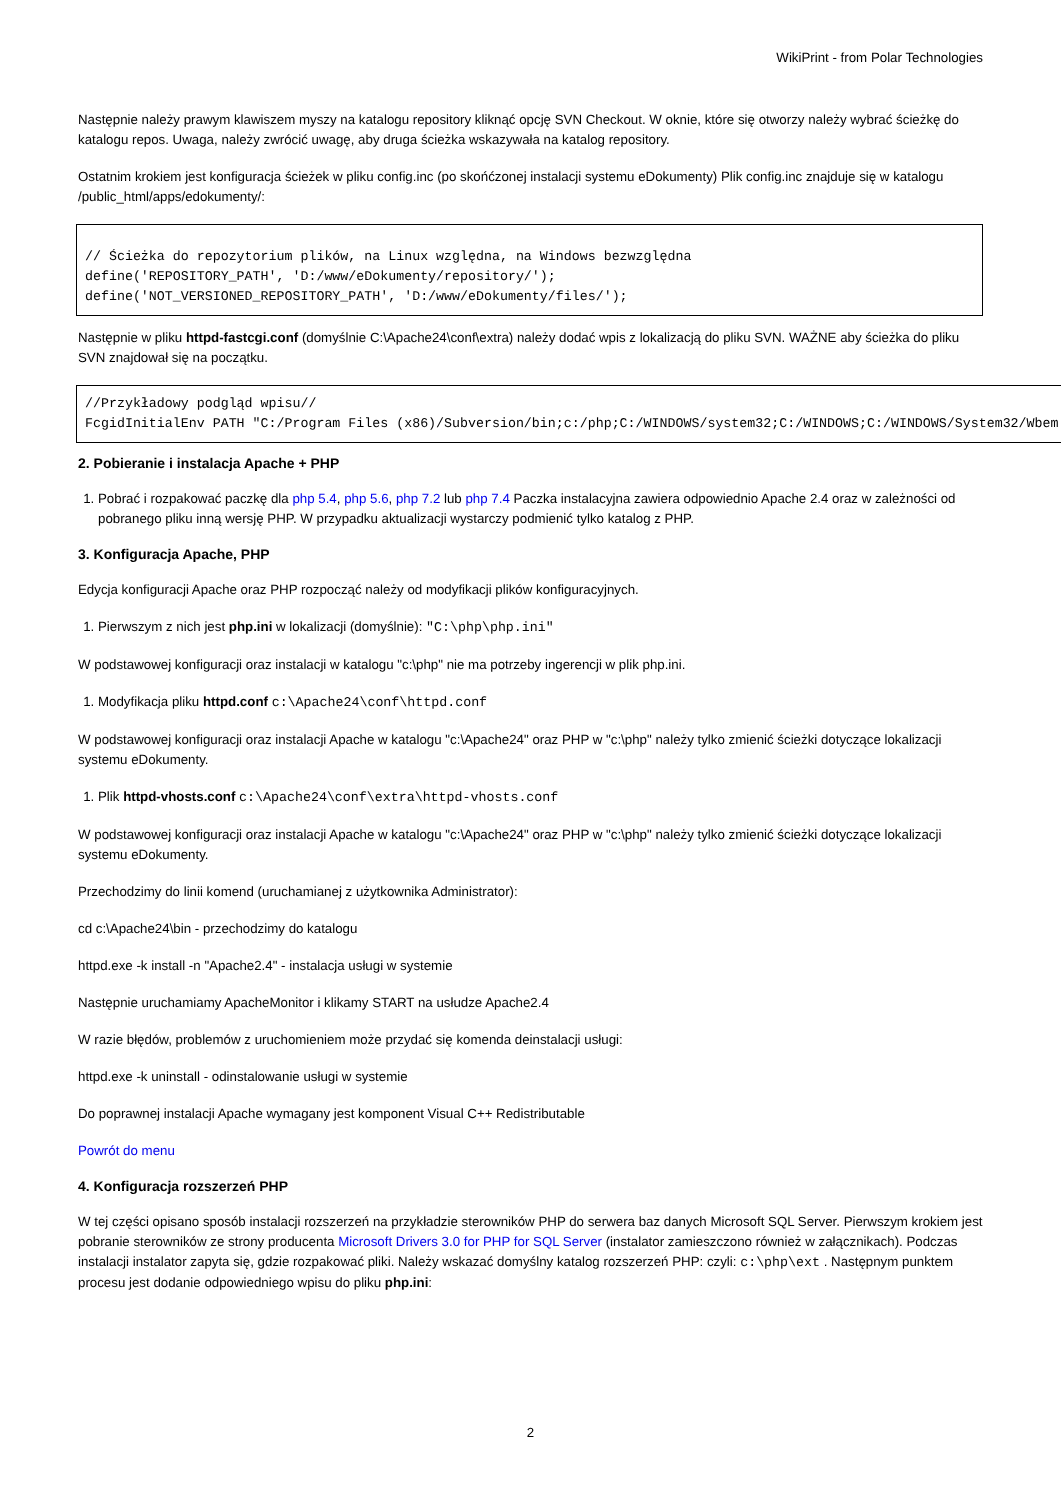WikiPrint - from Polar Technologies
Następnie należy prawym klawiszem myszy na katalogu repository kliknąć opcję SVN Checkout. W oknie, które się otworzy należy wybrać ścieżkę do katalogu repos. Uwaga, należy zwrócić uwagę, aby druga ścieżka wskazywała na katalog repository.
Ostatnim krokiem jest konfiguracja ścieżek w pliku config.inc (po skońćzonej instalacji systemu eDokumenty) Plik config.inc znajduje się w katalogu /public_html/apps/edokumenty/:
// Ścieżka do repozytorium plików, na Linux względna, na Windows bezwzględna
define('REPOSITORY_PATH', 'D:/www/eDokumenty/repository/');
define('NOT_VERSIONED_REPOSITORY_PATH', 'D:/www/eDokumenty/files/');
Następnie w pliku httpd-fastcgi.conf (domyślnie C:\Apache24\conf\extra) należy dodać wpis z lokalizacją do pliku SVN. WAŻNE aby ścieżka do pliku SVN znajdował się na początku.
//Przykładowy podgląd wpisu//
FcgidInitialEnv PATH "C:/Program Files (x86)/Subversion/bin;c:/php;C:/WINDOWS/system32;C:/WINDOWS;C:/WINDOWS/System32/Wbem
2. Pobieranie i instalacja Apache + PHP
1. Pobrać i rozpakować paczkę dla php 5.4, php 5.6, php 7.2 lub php 7.4 Paczka instalacyjna zawiera odpowiednio Apache 2.4 oraz w zależności od pobranego pliku inną wersję PHP. W przypadku aktualizacji wystarczy podmienić tylko katalog z PHP.
3. Konfiguracja Apache, PHP
Edycja konfiguracji Apache oraz PHP rozpocząć należy od modyfikacji plików konfiguracyjnych.
1. Pierwszym z nich jest php.ini w lokalizacji (domyślnie): "C:\php\php.ini"
W podstawowej konfiguracji oraz instalacji w katalogu "c:\php" nie ma potrzeby ingerencji w plik php.ini.
1. Modyfikacja pliku httpd.conf c:\Apache24\conf\httpd.conf
W podstawowej konfiguracji oraz instalacji Apache w katalogu "c:\Apache24" oraz PHP w "c:\php" należy tylko zmienić ścieżki dotyczące lokalizacji systemu eDokumenty.
1. Plik httpd-vhosts.conf c:\Apache24\conf\extra\httpd-vhosts.conf
W podstawowej konfiguracji oraz instalacji Apache w katalogu "c:\Apache24" oraz PHP w "c:\php" należy tylko zmienić ścieżki dotyczące lokalizacji systemu eDokumenty.
Przechodzimy do linii komend (uruchamianej z użytkownika Administrator):
cd c:\Apache24\bin - przechodzimy do katalogu
httpd.exe -k install -n "Apache2.4" - instalacja usługi w systemie
Następnie uruchamiamy ApacheMonitor i klikamy START na usłudze Apache2.4
W razie błędów, problemów z uruchomieniem może przydać się komenda deinstalacji usługi:
httpd.exe -k uninstall - odinstalowanie usługi w systemie
Do poprawnej instalacji Apache wymagany jest komponent Visual C++ Redistributable
Powrót do menu
4. Konfiguracja rozszerzeń PHP
W tej części opisano sposób instalacji rozszerzeń na przykładzie sterowników PHP do serwera baz danych Microsoft SQL Server. Pierwszym krokiem jest pobranie sterowników ze strony producenta Microsoft Drivers 3.0 for PHP for SQL Server (instalator zamieszczono również w załącznikach). Podczas instalacji instalator zapyta się, gdzie rozpakować pliki. Należy wskazać domyślny katalog rozszerzeń PHP: czyli: c:\php\ext . Następnym punktem procesu jest dodanie odpowiedniego wpisu do pliku php.ini:
2